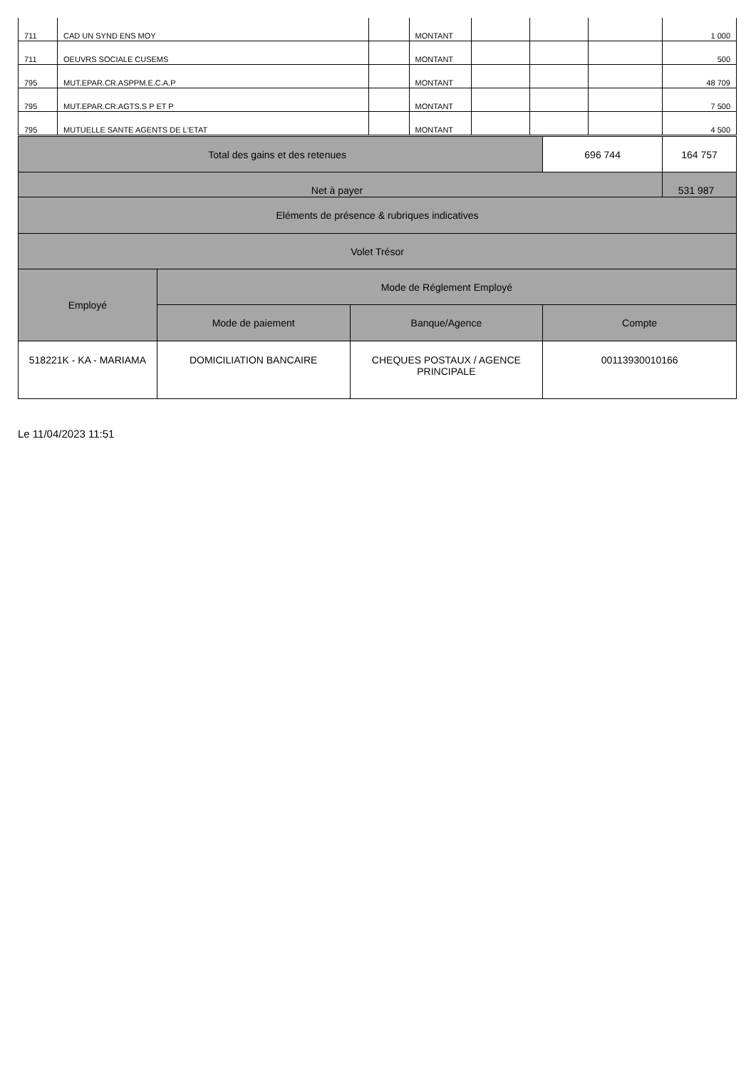| 711 | CAD UN SYND ENS MOY | | MONTANT | | | | 1 000 |
| 711 | OEUVRS SOCIALE CUSEMS | | MONTANT | | | | 500 |
| 795 | MUT.EPAR.CR.ASPPM.E.C.A.P | | MONTANT | | | | 48 709 |
| 795 | MUT.EPAR.CR.AGTS.S P ET P | | MONTANT | | | | 7 500 |
| 795 | MUTUELLE SANTE AGENTS DE L'ETAT | | MONTANT | | | | 4 500 |
| Total des gains et des retenues | | | 696 744 | 164 757 |
| Net à payer | | | | 531 987 |
| Eléments de présence & rubriques indicatives | | | | |
| Volet Trésor | | | | |
| Employé | Mode de Réglement Employé | | | |
| | Mode de paiement | Banque/Agence | Compte | |
| 518221K - KA - MARIAMA | DOMICILIATION BANCAIRE | CHEQUES POSTAUX / AGENCE PRINCIPALE | 00113930010166 | |
Le 11/04/2023 11:51